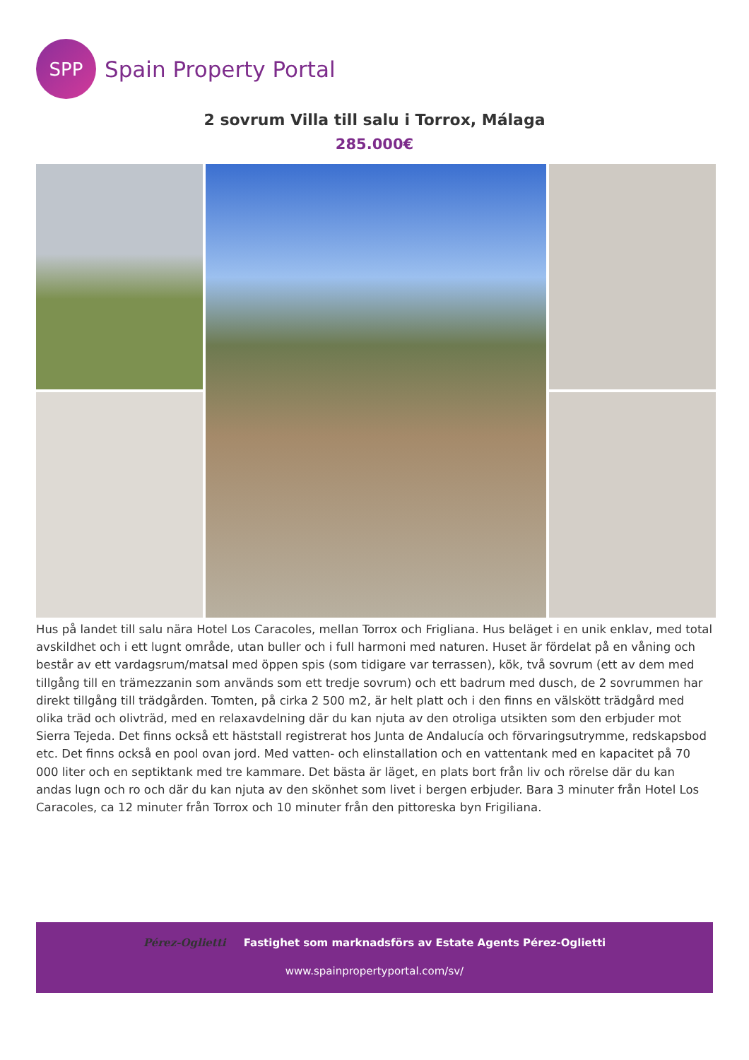SPP
Spain Property Portal
2 sovrum Villa till salu i Torrox, Málaga
285.000€
Hus på landet till salu nära Hotel Los Caracoles, mellan Torrox och Frigliana. Hus beläget i en unik enklav, med total avskildhet och i ett lugnt område, utan buller och i full harmoni med naturen. Huset är fördelat på en våning och består av ett vardagsrum/matsal med öppen spis (som tidigare var terrassen), kök, två sovrum (ett av dem med tillgång till en trämezzanin som används som ett tredje sovrum) och ett badrum med dusch, de 2 sovrummen har direkt tillgång till trädgården. Tomten, på cirka 2 500 m2, är helt platt och i den finns en välskött trädgård med olika träd och olivträd, med en relaxavdelning där du kan njuta av den otroliga utsikten som den erbjuder mot Sierra Tejeda. Det finns också ett häststall registrerat hos Junta de Andalucía och förvaringsutrymme, redskapsbod etc. Det finns också en pool ovan jord. Med vatten- och elinstallation och en vattentank med en kapacitet på 70 000 liter och en septiktank med tre kammare. Det bästa är läget, en plats bort från liv och rörelse där du kan andas lugn och ro och där du kan njuta av den skönhet som livet i bergen erbjuder. Bara 3 minuter från Hotel Los Caracoles, ca 12 minuter från Torrox och 10 minuter från den pittoreska byn Frigiliana.
Pérez-Oglietti Fastighet som marknadsförs av Estate Agents Pérez-Oglietti
www.spainpropertyportal.com/sv/